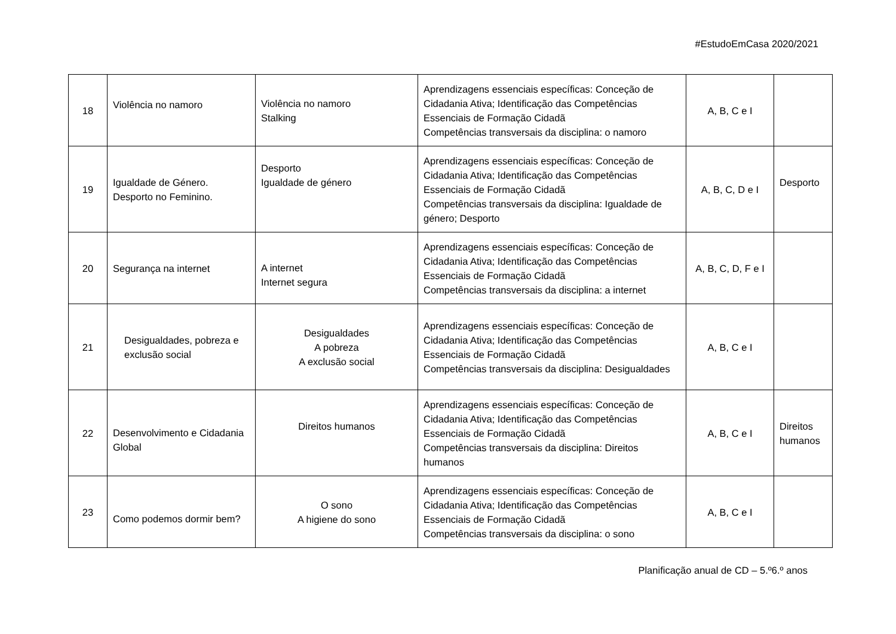#EstudoEmCasa 2020/2021
| 18 | Violência no namoro | Violência no namoro Stalking | Aprendizagens essenciais específicas: Conceção de Cidadania Ativa; Identificação das Competências Essenciais de Formação Cidadã Competências transversais da disciplina: o namoro | A, B, C e I | |
| 19 | Igualdade de Género. Desporto no Feminino. | Desporto Igualdade de género | Aprendizagens essenciais específicas: Conceção de Cidadania Ativa; Identificação das Competências Essenciais de Formação Cidadã Competências transversais da disciplina: Igualdade de género; Desporto | A, B, C, D e I | Desporto |
| 20 | Segurança na internet | A internet Internet segura | Aprendizagens essenciais específicas: Conceção de Cidadania Ativa; Identificação das Competências Essenciais de Formação Cidadã Competências transversais da disciplina: a internet | A, B, C, D, F e I | |
| 21 | Desigualdades, pobreza e exclusão social | Desigualdades A pobreza A exclusão social | Aprendizagens essenciais específicas: Conceção de Cidadania Ativa; Identificação das Competências Essenciais de Formação Cidadã Competências transversais da disciplina: Desigualdades | A, B, C e I | |
| 22 | Desenvolvimento e Cidadania Global | Direitos humanos | Aprendizagens essenciais específicas: Conceção de Cidadania Ativa; Identificação das Competências Essenciais de Formação Cidadã Competências transversais da disciplina: Direitos humanos | A, B, C e I | Direitos humanos |
| 23 | Como podemos dormir bem? | O sono A higiene do sono | Aprendizagens essenciais específicas: Conceção de Cidadania Ativa; Identificação das Competências Essenciais de Formação Cidadã Competências transversais da disciplina: o sono | A, B, C e I | |
Planificação anual de CD – 5.º6.º anos